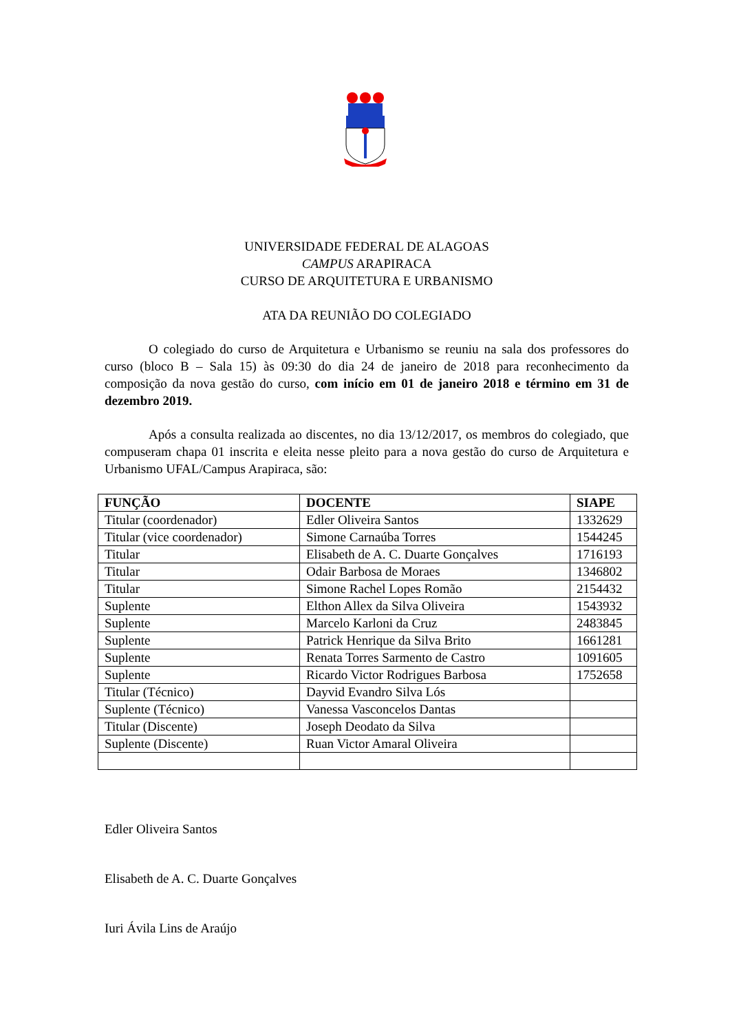UNIVERSIDADE FEDERAL DE ALAGOAS
CAMPUS ARAPIRACA
CURSO DE ARQUITETURA E URBANISMO
ATA DA REUNIÃO DO COLEGIADO
O colegiado do curso de Arquitetura e Urbanismo se reuniu na sala dos professores do curso (bloco B – Sala 15) às 09:30 do dia 24 de janeiro de 2018 para reconhecimento da composição da nova gestão do curso, com início em 01 de janeiro 2018 e término em 31 de dezembro 2019.
Após a consulta realizada ao discentes, no dia 13/12/2017, os membros do colegiado, que compuseram chapa 01 inscrita e eleita nesse pleito para a nova gestão do curso de Arquitetura e Urbanismo UFAL/Campus Arapiraca, são:
| FUNÇÃO | DOCENTE | SIAPE |
| --- | --- | --- |
| Titular (coordenador) | Edler Oliveira Santos | 1332629 |
| Titular (vice coordenador) | Simone Carnaúba Torres | 1544245 |
| Titular | Elisabeth de A. C. Duarte Gonçalves | 1716193 |
| Titular | Odair Barbosa de Moraes | 1346802 |
| Titular | Simone Rachel Lopes Romão | 2154432 |
| Suplente | Elthon Allex da Silva Oliveira | 1543932 |
| Suplente | Marcelo Karloni da Cruz | 2483845 |
| Suplente | Patrick Henrique da Silva Brito | 1661281 |
| Suplente | Renata Torres Sarmento de Castro | 1091605 |
| Suplente | Ricardo Victor Rodrigues Barbosa | 1752658 |
| Titular (Técnico) | Dayvid Evandro Silva Lós | |
| Suplente (Técnico) | Vanessa Vasconcelos Dantas | |
| Titular (Discente) | Joseph Deodato da Silva | |
| Suplente (Discente) | Ruan Victor Amaral Oliveira | |
Edler Oliveira Santos
Elisabeth de A. C. Duarte Gonçalves
Iuri Ávila Lins de Araújo